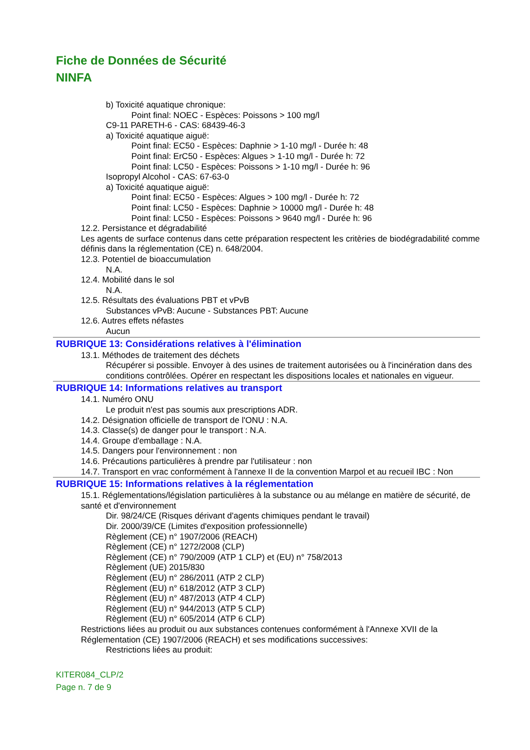Fiche de Données de Sécurité
NINFA
b) Toxicité aquatique chronique:
Point final: NOEC - Espèces: Poissons > 100 mg/l
C9-11 PARETH-6 - CAS: 68439-46-3
a) Toxicité aquatique aiguë:
Point final: EC50 - Espèces: Daphnie > 1-10 mg/l - Durée h: 48
Point final: ErC50 - Espèces: Algues > 1-10 mg/l - Durée h: 72
Point final: LC50 - Espèces: Poissons > 1-10 mg/l - Durée h: 96
Isopropyl Alcohol - CAS: 67-63-0
a) Toxicité aquatique aiguë:
Point final: EC50 - Espèces: Algues > 100 mg/l - Durée h: 72
Point final: LC50 - Espèces: Daphnie > 10000 mg/l - Durée h: 48
Point final: LC50 - Espèces: Poissons > 9640 mg/l - Durée h: 96
12.2. Persistance et dégradabilité
Les agents de surface contenus dans cette préparation respectent les critèries de biodégradabilité comme définis dans la réglementation (CE) n. 648/2004.
12.3. Potentiel de bioaccumulation
N.A.
12.4. Mobilité dans le sol
N.A.
12.5. Résultats des évaluations PBT et vPvB
Substances vPvB: Aucune - Substances PBT: Aucune
12.6. Autres effets néfastes
Aucun
RUBRIQUE 13: Considérations relatives à l'élimination
13.1. Méthodes de traitement des déchets
Récupérer si possible. Envoyer à des usines de traitement autorisées ou à l'incinération dans des conditions contrôlées. Opérer en respectant les dispositions locales et nationales en vigueur.
RUBRIQUE 14: Informations relatives au transport
14.1. Numéro ONU
Le produit n'est pas soumis aux prescriptions ADR.
14.2. Désignation officielle de transport de l'ONU : N.A.
14.3. Classe(s) de danger pour le transport : N.A.
14.4. Groupe d'emballage : N.A.
14.5. Dangers pour l'environnement : non
14.6. Précautions particulières à prendre par l'utilisateur : non
14.7. Transport en vrac conformément à l'annexe II de la convention Marpol et au recueil IBC : Non
RUBRIQUE 15: Informations relatives à la réglementation
15.1. Réglementations/législation particulières à la substance ou au mélange en matière de sécurité, de santé et d'environnement
Dir. 98/24/CE (Risques dérivant d'agents chimiques pendant le travail)
Dir. 2000/39/CE (Limites d'exposition professionnelle)
Règlement (CE) n° 1907/2006 (REACH)
Règlement (CE) n° 1272/2008 (CLP)
Règlement (CE) n° 790/2009 (ATP 1 CLP) et (EU) n° 758/2013
Règlement (UE) 2015/830
Règlement (EU) n° 286/2011 (ATP 2 CLP)
Règlement (EU) n° 618/2012 (ATP 3 CLP)
Règlement (EU) n° 487/2013 (ATP 4 CLP)
Règlement (EU) n° 944/2013 (ATP 5 CLP)
Règlement (EU) n° 605/2014 (ATP 6 CLP)
Restrictions liées au produit ou aux substances contenues conformément à l'Annexe XVII de la Réglementation (CE) 1907/2006 (REACH) et ses modifications successives:
Restrictions liées au produit:
KITER084_CLP/2
Page n. 7 de 9